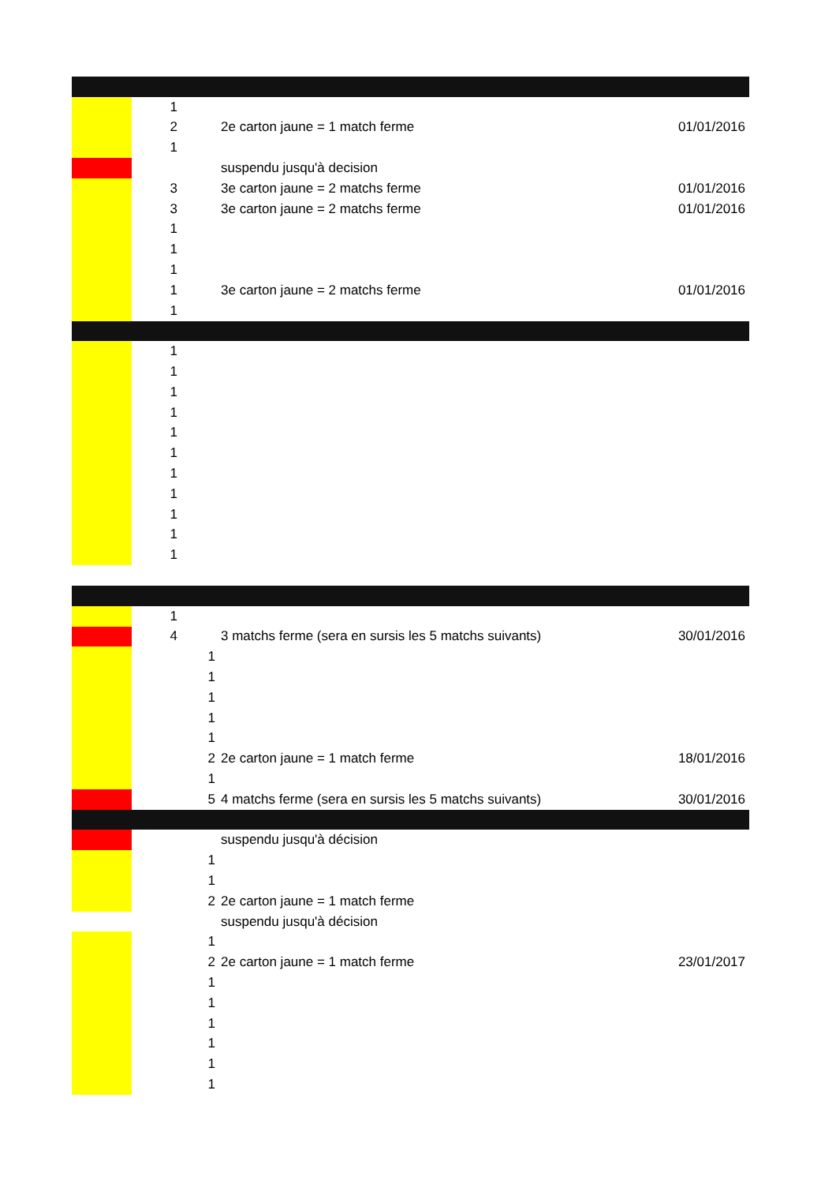| | 1 | | | |
| | 2 | | 2e carton jaune = 1 match ferme | 01/01/2016 |
| | 1 | | | |
| | | | suspendu jusqu'à decision | |
| | 3 | | 3e carton jaune = 2 matchs ferme | 01/01/2016 |
| | 3 | | 3e carton jaune = 2 matchs ferme | 01/01/2016 |
| | 1 | | | |
| | 1 | | | |
| | 1 | | | |
| | 1 | | 3e carton jaune = 2 matchs ferme | 01/01/2016 |
| | 1 | | | |
| | 1 | | | |
| | 1 | | | |
| | 1 | | | |
| | 1 | | | |
| | 1 | | | |
| | 1 | | | |
| | 1 | | | |
| | 1 | | | |
| | 1 | | | |
| | 1 | | | |
| | 1 | | | |
| | 1 | | | |
| | 4 | | 3 matchs ferme (sera en sursis les 5 matchs suivants) | 30/01/2016 |
| | | 1 | | |
| | | 1 | | |
| | | 1 | | |
| | | 1 | | |
| | | 1 | | |
| | | 2 | 2e carton jaune = 1 match ferme | 18/01/2016 |
| | | 1 | | |
| | | 5 | 4 matchs ferme (sera en sursis les 5 matchs suivants) | 30/01/2016 |
| | | | suspendu jusqu'à décision | |
| | | 1 | | |
| | | 1 | | |
| | | 2 | 2e carton jaune = 1 match ferme | |
| | | | suspendu jusqu'à décision | |
| | | 1 | | |
| | | 2 | 2e carton jaune = 1 match ferme | 23/01/2017 |
| | | 1 | | |
| | | 1 | | |
| | | 1 | | |
| | | 1 | | |
| | | 1 | | |
| | | 1 | | |